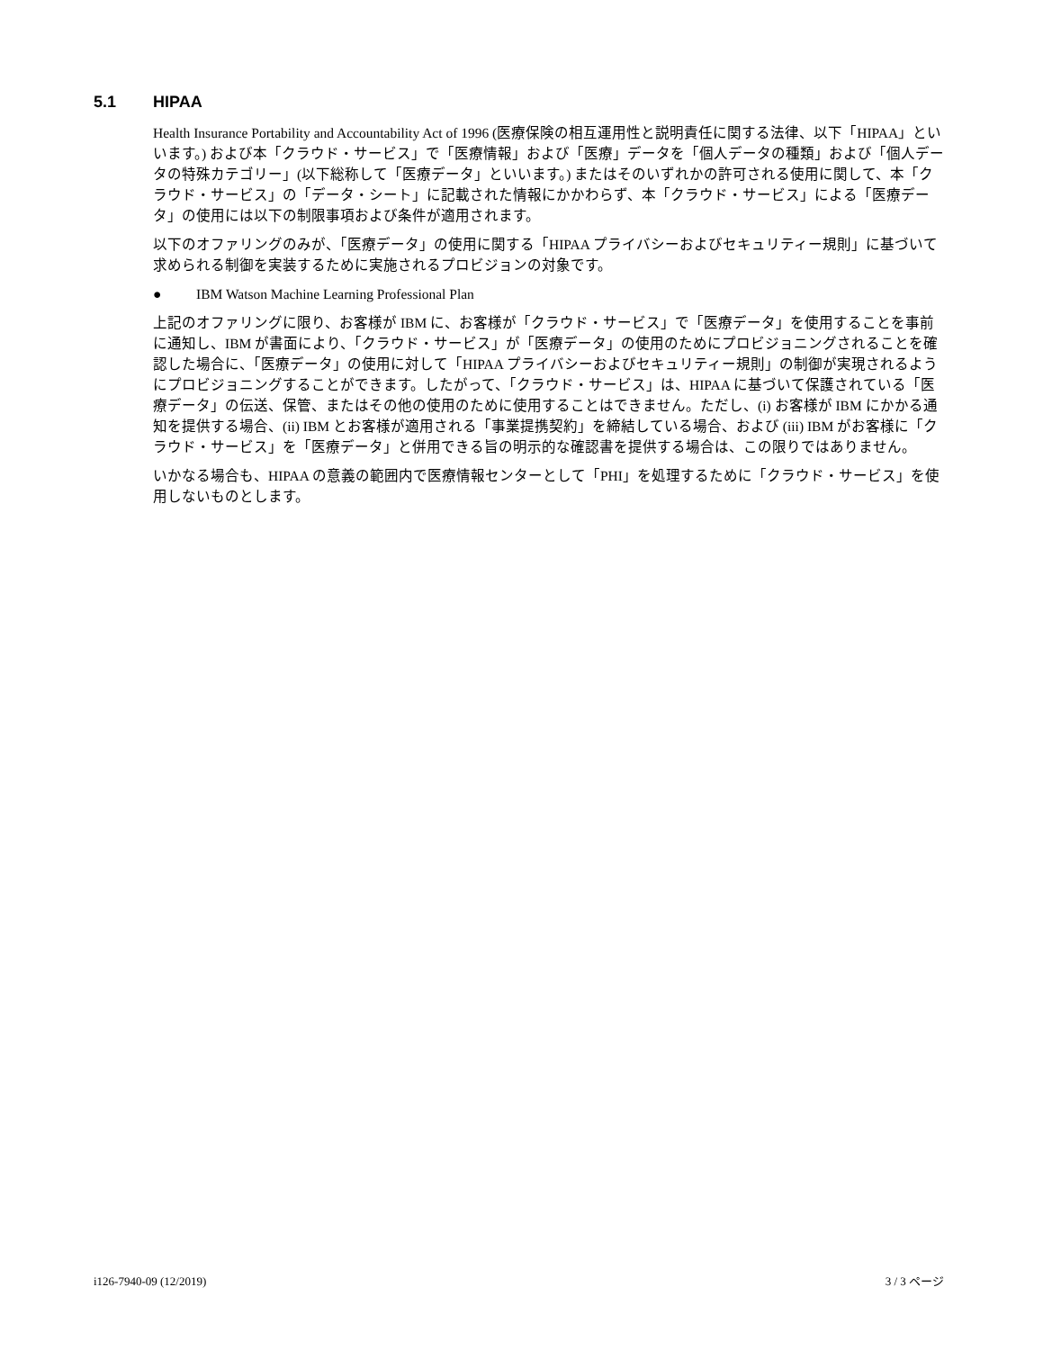5.1 HIPAA
Health Insurance Portability and Accountability Act of 1996 (医療保険の相互運用性と説明責任に関する法律、以下「HIPAA」といいます。) および本「クラウド・サービス」で「医療情報」および「医療」データを「個人データの種類」および「個人データの特殊カテゴリー」(以下総称して「医療データ」といいます。) またはそのいずれかの許可される使用に関して、本「クラウド・サービス」の「データ・シート」に記載された情報にかかわらず、本「クラウド・サービス」による「医療データ」の使用には以下の制限事項および条件が適用されます。
以下のオファリングのみが、「医療データ」の使用に関する「HIPAA プライバシーおよびセキュリティー規則」に基づいて求められる制御を実装するために実施されるプロビジョンの対象です。
● IBM Watson Machine Learning Professional Plan
上記のオファリングに限り、お客様が IBM に、お客様が「クラウド・サービス」で「医療データ」を使用することを事前に通知し、IBM が書面により、「クラウド・サービス」が「医療データ」の使用のためにプロビジョニングされることを確認した場合に、「医療データ」の使用に対して「HIPAA プライバシーおよびセキュリティー規則」の制御が実現されるようにプロビジョニングすることができます。したがって、「クラウド・サービス」は、HIPAA に基づいて保護されている「医療データ」の伝送、保管、またはその他の使用のために使用することはできません。ただし、(i) お客様が IBM にかかる通知を提供する場合、(ii) IBM とお客様が適用される「事業提携契約」を締結している場合、および (iii) IBM がお客様に「クラウド・サービス」を「医療データ」と併用できる旨の明示的な確認書を提供する場合は、この限りではありません。
いかなる場合も、HIPAA の意義の範囲内で医療情報センターとして「PHI」を処理するために「クラウド・サービス」を使用しないものとします。
i126-7940-09 (12/2019) 3 / 3 ページ